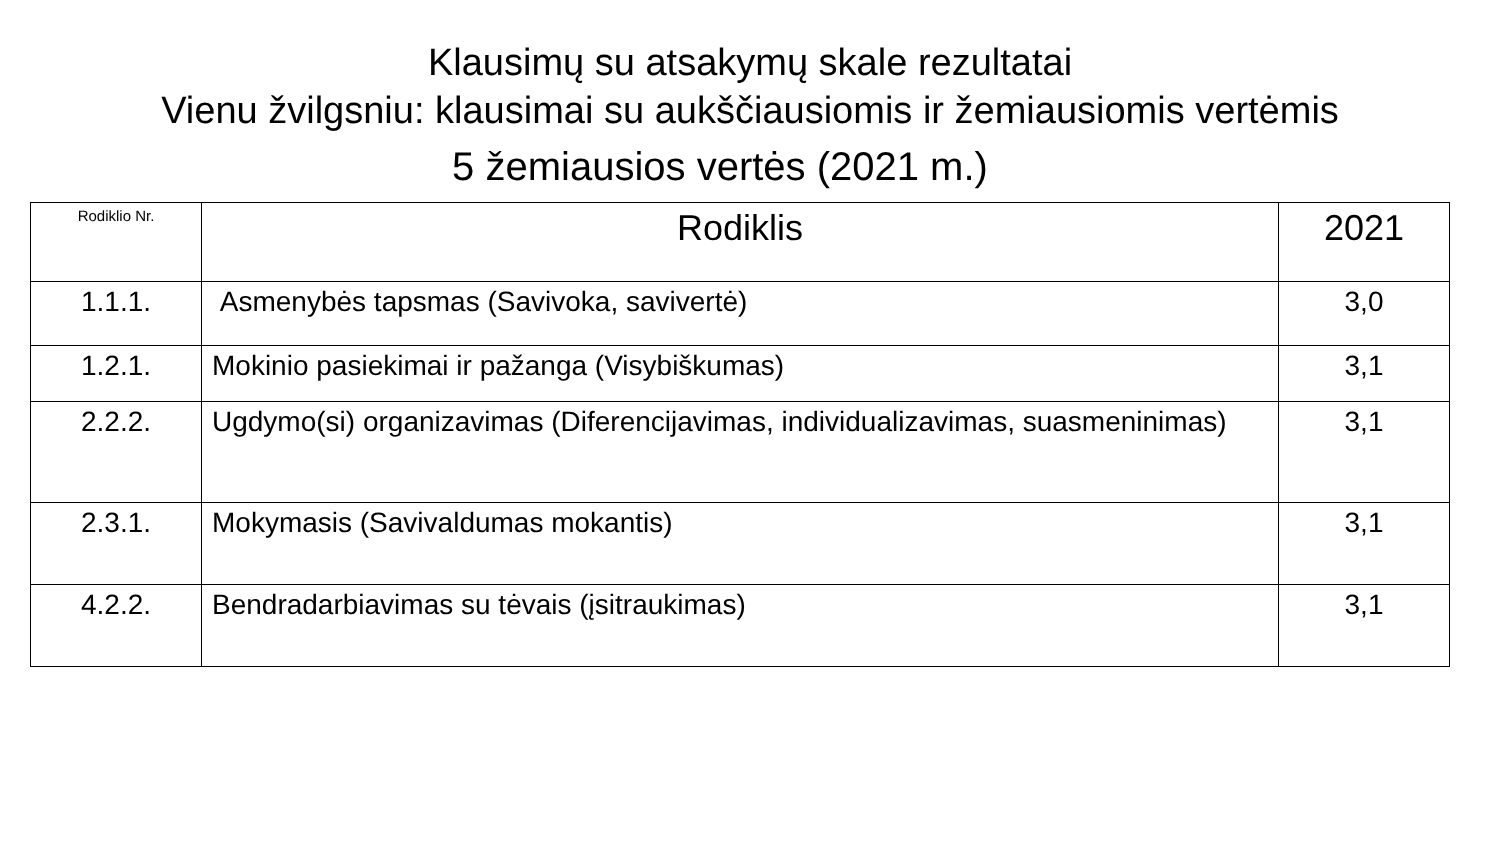Klausimų su atsakymų skale rezultatai
Vienu žvilgsniu: klausimai su aukščiausiomis ir žemiausiomis vertėmis
5 žemiausios vertės (2021 m.)
| Rodiklio Nr. | Rodiklis | 2021 |
| --- | --- | --- |
| 1.1.1. | Asmenybės tapsmas (Savivoka, savivertė) | 3,0 |
| 1.2.1. | Mokinio pasiekimai ir pažanga (Visybiškumas) | 3,1 |
| 2.2.2. | Ugdymo(si) organizavimas (Diferencijavimas, individualizavimas, suasmeninimas) | 3,1 |
| 2.3.1. | Mokymasis (Savivaldumas mokantis) | 3,1 |
| 4.2.2. | Bendradarbiavimas su tėvais (įsitraukimas) | 3,1 |